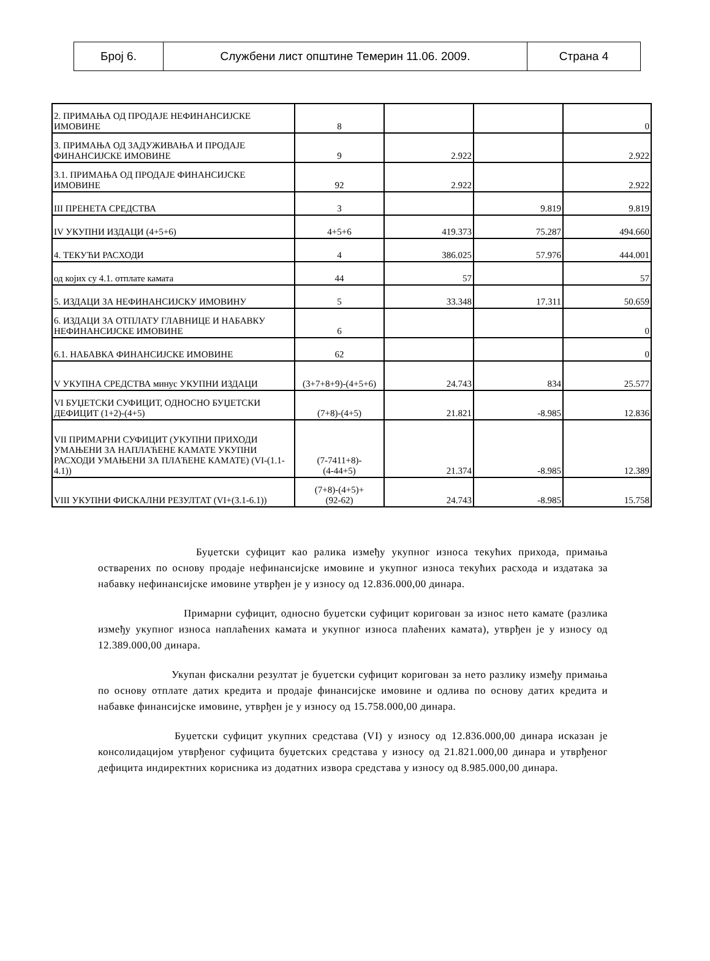| Број 6. | Службени лист општине Темерин 11.06. 2009. | Страна 4 |
| 2. ПРИМАЊА ОД ПРОДАЈЕ НЕФИНАНСИЈСКЕ ИМОВИНЕ | 8 | | | 0 |
| 3. ПРИМАЊА ОД ЗАДУЖИВАЊА И ПРОДАЈЕ ФИНАНСИЈСКЕ ИМОВИНЕ | 9 | 2.922 | | 2.922 |
| 3.1. ПРИМАЊА ОД ПРОДАЈЕ ФИНАНСИЈСКЕ ИМОВИНЕ | 92 | 2.922 | | 2.922 |
| III ПРЕНЕТА СРЕДСТВА | 3 | | 9.819 | 9.819 |
| IV УКУПНИ ИЗДАЦИ (4+5+6) | 4+5+6 | 419.373 | 75.287 | 494.660 |
| 4. ТЕКУЋИ РАСХОДИ | 4 | 386.025 | 57.976 | 444.001 |
| од којих су 4.1. отплате камата | 44 | 57 | | 57 |
| 5. ИЗДАЦИ ЗА НЕФИНАНСИЈСКУ ИМОВИНУ | 5 | 33.348 | 17.311 | 50.659 |
| 6. ИЗДАЦИ ЗА ОТПЛАТУ ГЛАВНИЦЕ И НАБАВКУ НЕФИНАНСИЈСКЕ ИМОВИНЕ | 6 | | | 0 |
| 6.1. НАБАВКА ФИНАНСИЈСКЕ ИМОВИНЕ | 62 | | | 0 |
| V УКУПНА СРЕДСТВА минус УКУПНИ ИЗДАЦИ | (3+7+8+9)-(4+5+6) | 24.743 | 834 | 25.577 |
| VI БУЏЕТСКИ СУФИЦИТ, ОДНОСНО БУЏЕТСКИ ДЕФИЦИТ (1+2)-(4+5) | (7+8)-(4+5) | 21.821 | -8.985 | 12.836 |
| VII ПРИМАРНИ СУФИЦИТ (УКУПНИ ПРИХОДИ УМАЊЕНИ ЗА НАПЛАЋЕНЕ КАМАТЕ УКУПНИ РАСХОДИ УМАЊЕНИ ЗА ПЛАЋЕНЕ КАМАТЕ) (VI-(1.1-4.1)) | (7-7411+8)- (4-44+5) | 21.374 | -8.985 | 12.389 |
| VIII УКУПНИ ФИСКАЛНИ РЕЗУЛТАТ (VI+(3.1-6.1)) | (7+8)-(4+5)+ (92-62) | 24.743 | -8.985 | 15.758 |
Буџетски суфицит као ралика између укупног износа текућих прихода, примања остварених по основу продаје нефинансијске имовине и укупног износа текућих расхода и издатака за набавку нефинансијске имовине утврђен је у износу од 12.836.000,00 динара.
Примарни суфицит, односно буџетски суфицит коригован за износ нето камате (разлика између укупног износа наплаћених камата и укупног износа плаћених камата), утврђен је у износу од 12.389.000,00 динара.
Укупан фискални резултат је буџетски суфицит коригован за нето разлику између примања по основу отплате датих кредита и продаје финансијске имовине и одлива по основу датих кредита и набавке финансијске имовине, утврђен је у износу од 15.758.000,00 динара.
Буџетски суфицит укупних средстава (VI) у износу од 12.836.000,00 динара исказан је консолидацијом утврђеног суфицита буџетских средстава у износу од 21.821.000,00 динара и утврђеног дефицита индиректних корисника из додатних извора средстава у износу од 8.985.000,00 динара.